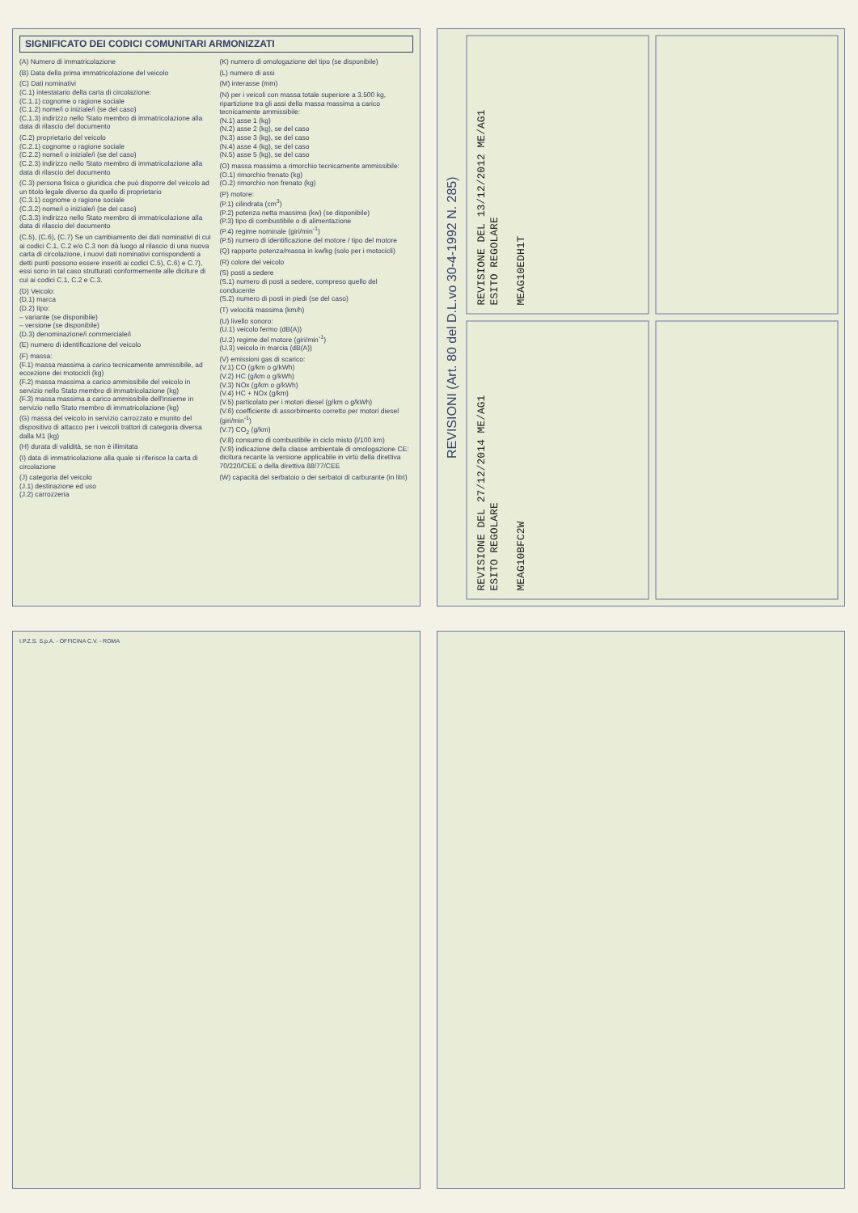SIGNIFICATO DEI CODICI COMUNITARI ARMONIZZATI
(A) Numero di immatricolazione
(B) Data della prima immatricolazione del veicolo
(C) Dati nominativi
(C.1) intestatario della carta di circolazione:
(C.1.1) cognome o ragione sociale
(C.1.2) nome/i o iniziale/i (se del caso)
(C.1.3) indirizzo nello Stato membro di immatricolazione alla data di rilascio del documento
(C.2) proprietario del veicolo
(C.2.1) cognome o ragione sociale
(C.2.2) nome/i o iniziale/i (se del caso)
(C.2.3) indirizzo nello Stato membro di immatricolazione alla data di rilascio del documento
(C.3) persona fisica o giuridica che può disporre del veicolo ad un titolo legale diverso da quello di proprietario
(C.3.1) cognome o ragione sociale
(C.3.2) nome/i o iniziale/i (se del caso)
(C.3.3) indirizzo nello Stato membro di immatricolazione alla data di rilascio del documento
(C.5), (C.6), (C.7) Se un cambiamento dei dati nominativi di cui ai codici C.1, C.2 e/o C.3 non dà luogo al rilascio di una nuova carta di circolazione, i nuovi dati nominativi corrispondenti a detti punti possono essere inseriti ai codici C.5), C.6) e C.7), essi sono in tal caso strutturati conformemente alle diciture di cui ai codici C.1, C.2 e C.3.
(D) Veicolo:
(D.1) marca
(D.2) tipo:
– variante (se disponibile)
– versione (se disponibile)
(D.3) denominazione/i commerciale/i
(E) numero di identificazione del veicolo
(F) massa:
(F.1) massa massima a carico tecnicamente ammissibile, ad eccezione dei motocicli (kg)
(F.2) massa massima a carico ammissibile del veicolo in servizio nello Stato membro di immatricolazione (kg)
(F.3) massa massima a carico ammissibile dell'insieme in servizio nello Stato membro di immatricolazione (kg)
(G) massa del veicolo in servizio carrozzato e munito del dispositivo di attacco per i veicoli trattori di categoria diversa dalla M1 (kg)
(H) durata di validità, se non è illimitata
(I) data di immatricolazione alla quale si riferisce la carta di circolazione
(J) categoria del veicolo
(J.1) destinazione ed uso
(J.2) carrozzeria
(K) numero di omologazione del tipo (se disponibile)
(L) numero di assi
(M) interasse (mm)
(N) per i veicoli con massa totale superiore a 3.500 kg, ripartizione tra gli assi della massa massima a carico tecnicamente ammissibile:
(N.1) asse 1 (kg)
(N.2) asse 2 (kg), se del caso
(N.3) asse 3 (kg), se del caso
(N.4) asse 4 (kg), se del caso
(N.5) asse 5 (kg), se del caso
(O) massa massima a rimorchio tecnicamente ammissibile:
(O.1) rimorchio frenato (kg)
(O.2) rimorchio non frenato (kg)
(P) motore:
(P.1) cilindrata (cm<sup>3</sup>)
(P.2) potenza netta massima (kw) (se disponibile)
(P.3) tipo di combustibile o di alimentazione
(P.4) regime nominale (giri/min<sup>-1</sup>)
(P.5) numero di identificazione del motore / tipo del motore
(Q) rapporto potenza/massa in kw/kg (solo per i motocicli)
(R) colore del veicolo
(S) posti a sedere
(S.1) numero di posti a sedere, compreso quello del conducente
(S.2) numero di posti in piedi (se del caso)
(T) velocità massima (km/h)
(U) livello sonoro:
(U.1) veicolo fermo (dB(A))
(U.2) regime del motore (giri/min<sup>-1</sup>)
(U.3) veicolo in marcia (dB(A))
(V) emissioni gas di scarico:
(V.1) CO (g/km o g/kWh)
(V.2) HC (g/km o g/kWh)
(V.3) NOx (g/km o g/kWh)
(V.4) HC + NOx (g/km)
(V.5) particolato per i motori diesel (g/km o g/kWh)
(V.6) coefficiente di assorbimento corretto per motori diesel (giri/min<sup>-1</sup>)
(V.7) CO<sub>2</sub> (g/km)
(V.8) consumo di combustibile in ciclo misto (l/100 km)
(V.9) indicazione della classe ambientale di omologazione CE: dicitura recante la versione applicabile in virtù della direttiva 70/220/CEE o della direttiva 88/77/CEE
(W) capacità del serbatoio o dei serbatoi di carburante (in litri)
REVISIONI (Art. 80 del D.L.vo 30-4-1992 N. 285)
REVISIONE DEL 13/12/2012 ME/AG1
ESITO REGOLARE
MEAG10EDH1T
REVISIONE DEL 27/12/2014 ME/AG1
ESITO REGOLARE
MEAG10BFC2W
I.P.Z.S. S.p.A. - OFFICINA C.V. - ROMA